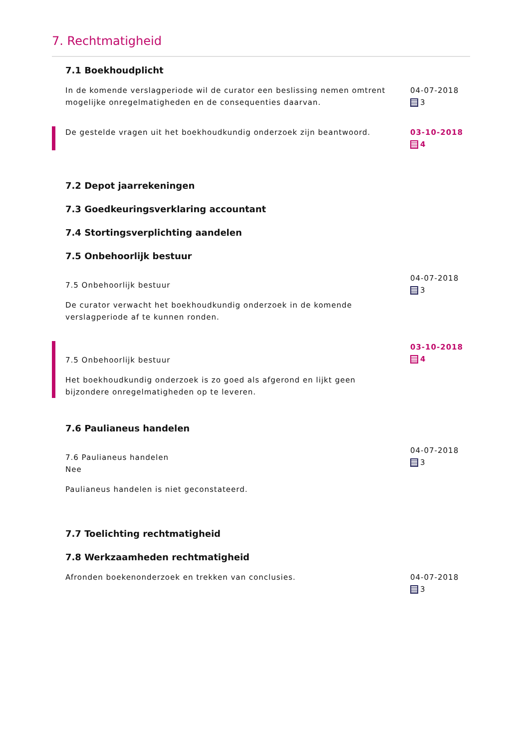7. Rechtmatigheid
7.1 Boekhoudplicht
In de komende verslagperiode wil de curator een beslissing nemen omtrent mogelijke onregelmatigheden en de consequenties daarvan.
04-07-2018
3
De gestelde vragen uit het boekhoudkundig onderzoek zijn beantwoord.
03-10-2018
4
7.2 Depot jaarrekeningen
7.3 Goedkeuringsverklaring accountant
7.4 Stortingsverplichting aandelen
7.5 Onbehoorlijk bestuur
7.5 Onbehoorlijk bestuur
De curator verwacht het boekhoudkundig onderzoek in de komende verslagperiode af te kunnen ronden.
04-07-2018
3
7.5 Onbehoorlijk bestuur
Het boekhoudkundig onderzoek is zo goed als afgerond en lijkt geen bijzondere onregelmatigheden op te leveren.
03-10-2018
4
7.6 Paulianeus handelen
7.6 Paulianeus handelen
Nee
Paulianeus handelen is niet geconstateerd.
04-07-2018
3
7.7 Toelichting rechtmatigheid
7.8 Werkzaamheden rechtmatigheid
Afronden boekenonderzoek en trekken van conclusies.
04-07-2018
3